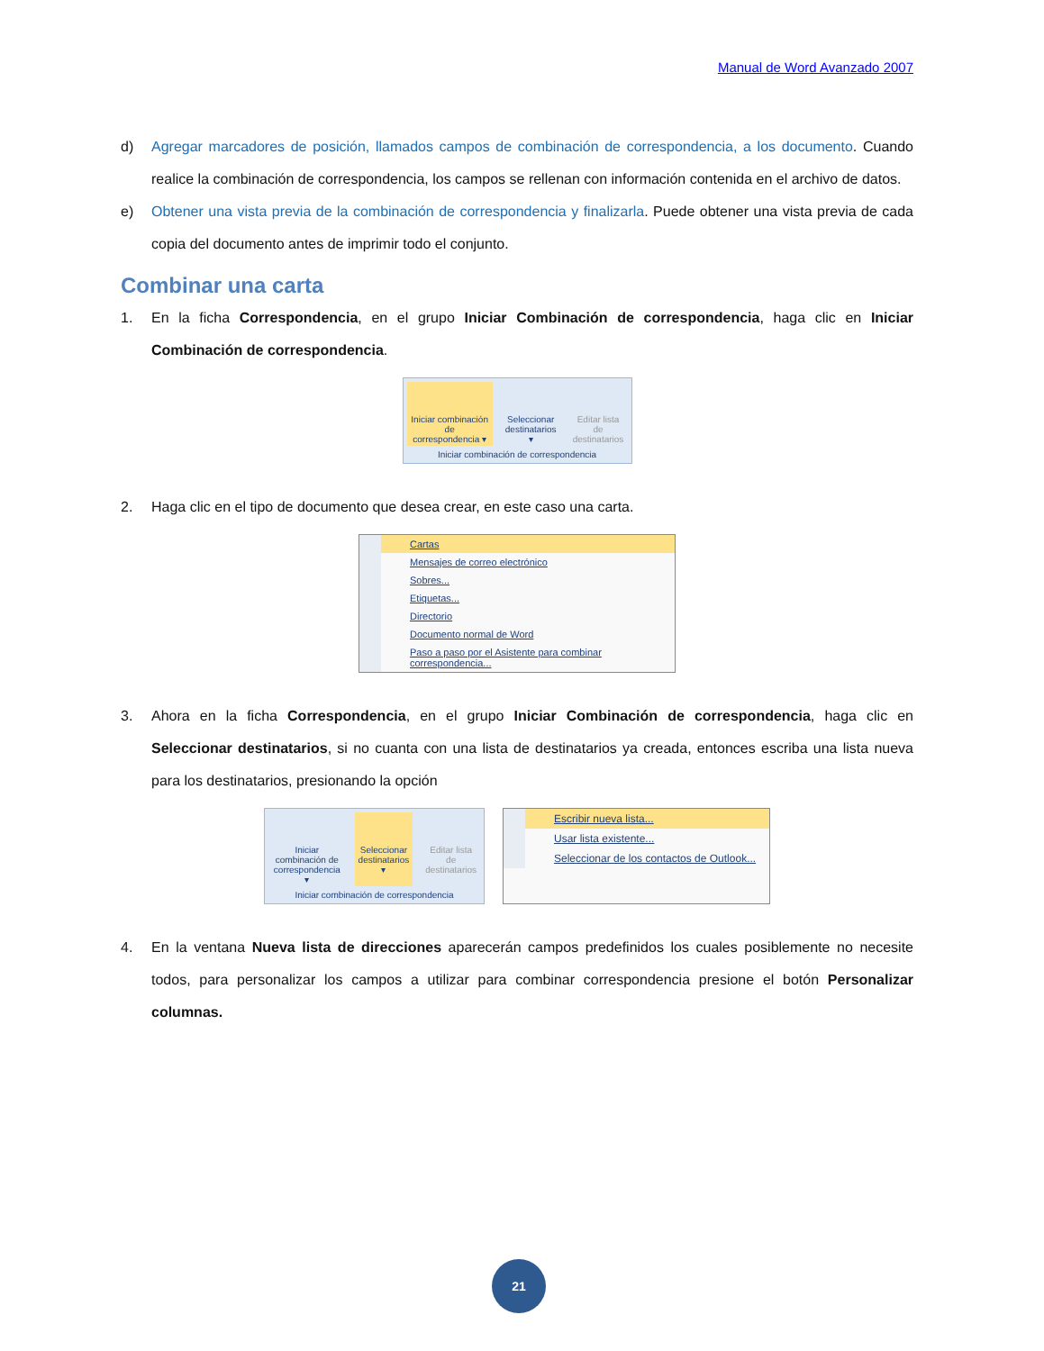Manual de Word Avanzado 2007
d) Agregar marcadores de posición, llamados campos de combinación de correspondencia, a los documento. Cuando realice la combinación de correspondencia, los campos se rellenan con información contenida en el archivo de datos.
e) Obtener una vista previa de la combinación de correspondencia y finalizarla. Puede obtener una vista previa de cada copia del documento antes de imprimir todo el conjunto.
Combinar una carta
1. En la ficha Correspondencia, en el grupo Iniciar Combinación de correspondencia, haga clic en Iniciar Combinación de correspondencia.
Iniciar combinación de correspondencia ▾
Seleccionar destinatarios ▾ Editar lista de destinatarios
Iniciar combinación de correspondencia
2. Haga clic en el tipo de documento que desea crear, en este caso una carta.
Cartas
Mensajes de correo electrónico
Sobres...
Etiquetas...
Directorio
Documento normal de Word
Paso a paso por el Asistente para combinar correspondencia...
3. Ahora en la ficha Correspondencia, en el grupo Iniciar Combinación de correspondencia, haga clic en Seleccionar destinatarios, si no cuanta con una lista de destinatarios ya creada, entonces escriba una lista nueva para los destinatarios, presionando la opción
Iniciar combinación de correspondencia ▾
Seleccionar destinatarios ▾ Editar lista de destinatarios
Iniciar combinación de correspondencia
Escribir nueva lista...
Usar lista existente...
Seleccionar de los contactos de Outlook...
4. En la ventana Nueva lista de direcciones aparecerán campos predefinidos los cuales posiblemente no necesite todos, para personalizar los campos a utilizar para combinar correspondencia presione el botón Personalizar columnas.
21